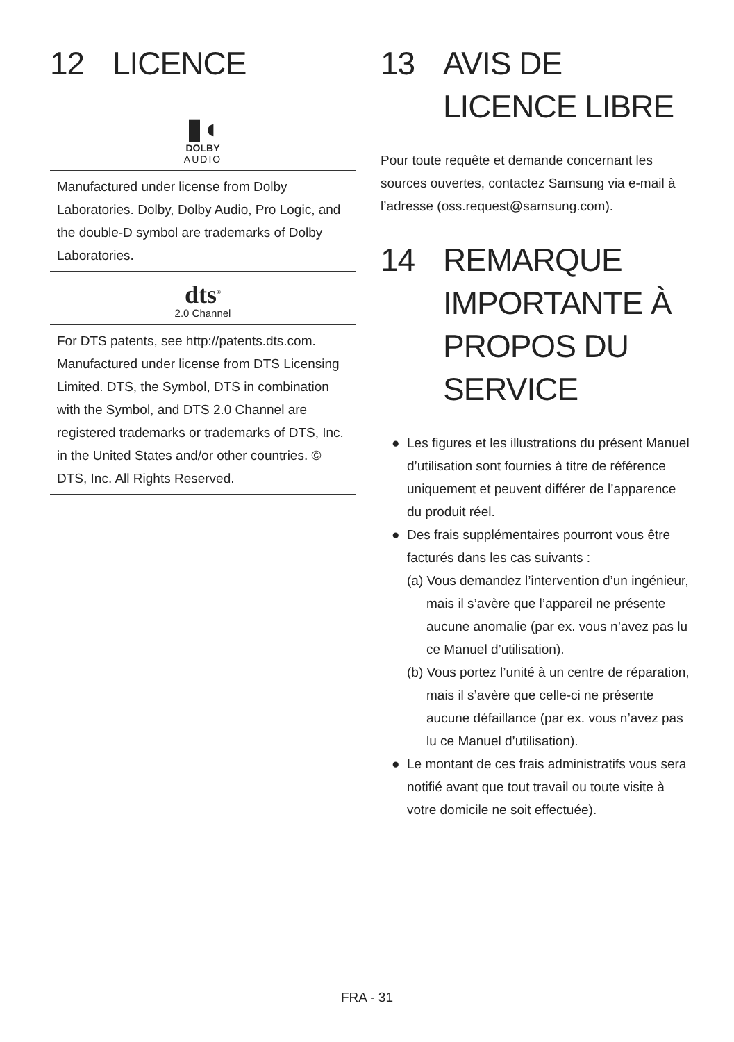12 LICENCE
▮◖
DOLBY
AUDIO
Manufactured under license from Dolby Laboratories. Dolby, Dolby Audio, Pro Logic, and the double-D symbol are trademarks of Dolby Laboratories.
dts<sup>®</sup>
2.0 Channel
For DTS patents, see http://patents.dts.com. Manufactured under license from DTS Licensing Limited. DTS, the Symbol, DTS in combination with the Symbol, and DTS 2.0 Channel are registered trademarks or trademarks of DTS, Inc. in the United States and/or other countries. © DTS, Inc. All Rights Reserved.
13 AVIS DE LICENCE LIBRE
Pour toute requête et demande concernant les sources ouvertes, contactez Samsung via e-mail à l’adresse (oss.request@samsung.com).
14 REMARQUE IMPORTANTE À PROPOS DU SERVICE
● Les figures et les illustrations du présent Manuel d’utilisation sont fournies à titre de référence uniquement et peuvent différer de l’apparence du produit réel.
● Des frais supplémentaires pourront vous être facturés dans les cas suivants :
(a) Vous demandez l’intervention d’un ingénieur, mais il s’avère que l’appareil ne présente aucune anomalie (par ex. vous n’avez pas lu ce Manuel d’utilisation).
(b) Vous portez l’unité à un centre de réparation, mais il s’avère que celle-ci ne présente aucune défaillance (par ex. vous n’avez pas lu ce Manuel d’utilisation).
● Le montant de ces frais administratifs vous sera notifié avant que tout travail ou toute visite à votre domicile ne soit effectuée).
FRA - 31